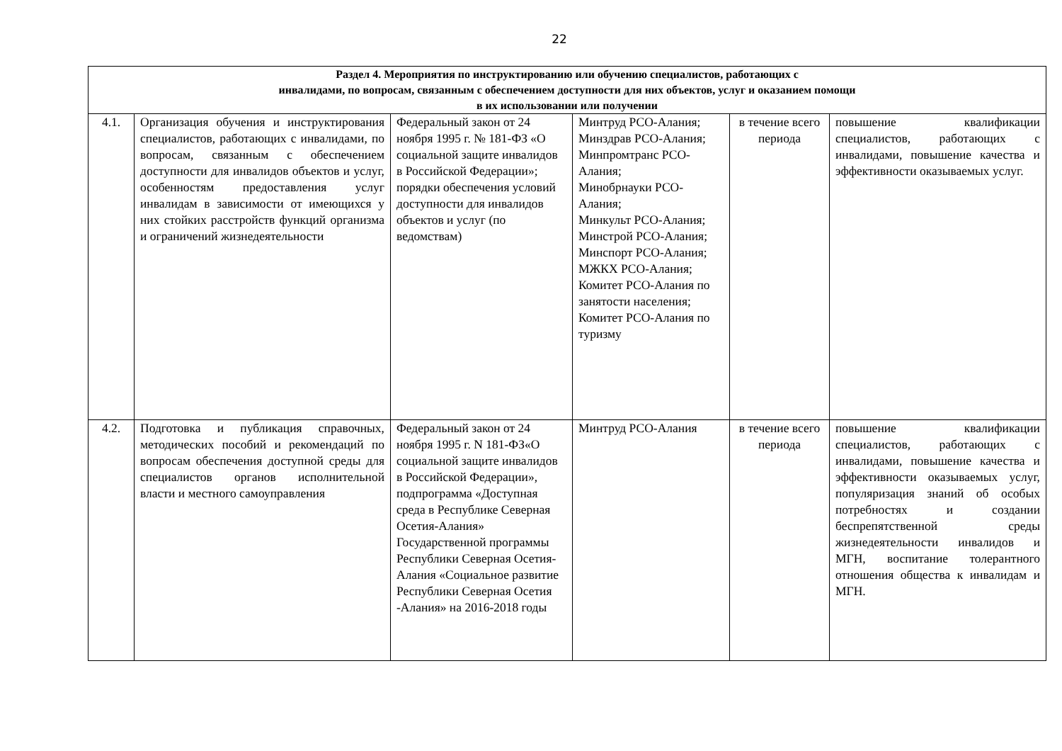22
| Раздел 4. Мероприятия по инструктированию или обучению специалистов, работающих с инвалидами, по вопросам, связанным с обеспечением доступности для них объектов, услуг и оказанием помощи в их использовании или получении | | | | | |
| --- | --- | --- | --- | --- | --- |
| 4.1. | Организация обучения и инструктирования специалистов, работающих с инвалидами, по вопросам, связанным с обеспечением доступности для инвалидов объектов и услуг, особенностям предоставления услуг инвалидам в зависимости от имеющихся у них стойких расстройств функций организма и ограничений жизнедеятельности | Федеральный закон от 24 ноября 1995 г. № 181-ФЗ «О социальной защите инвалидов в Российской Федерации»; порядки обеспечения условий доступности для инвалидов объектов и услуг (по ведомствам) | Минтруд РСО-Алания; Минздрав РСО-Алания; Минпромтранс РСО-Алания; Минобрнауки РСО-Алания; Минкульт РСО-Алания; Минстрой РСО-Алания; Минспорт РСО-Алания; МЖКХ РСО-Алания; Комитет РСО-Алания по занятости населения; Комитет РСО-Алания по туризму | в течение всего периода | повышение квалификации специалистов, работающих с инвалидами, повышение качества и эффективности оказываемых услуг. |
| 4.2. | Подготовка и публикация справочных, методических пособий и рекомендаций по вопросам обеспечения доступной среды для специалистов органов исполнительной власти и местного самоуправления | Федеральный закон от 24 ноября 1995 г. N 181-ФЗ«О социальной защите инвалидов в Российской Федерации», подпрограмма «Доступная среда в Республике Северная Осетия-Алания» Государственной программы Республики Северная Осетия-Алания «Социальное развитие Республики Северная Осетия -Алания» на 2016-2018 годы | Минтруд РСО-Алания | в течение всего периода | повышение квалификации специалистов, работающих с инвалидами, повышение качества и эффективности оказываемых услуг, популяризация знаний об особых потребностях и создании беспрепятственной среды жизнедеятельности инвалидов и МГН, воспитание толерантного отношения общества к инвалидам и МГН. |